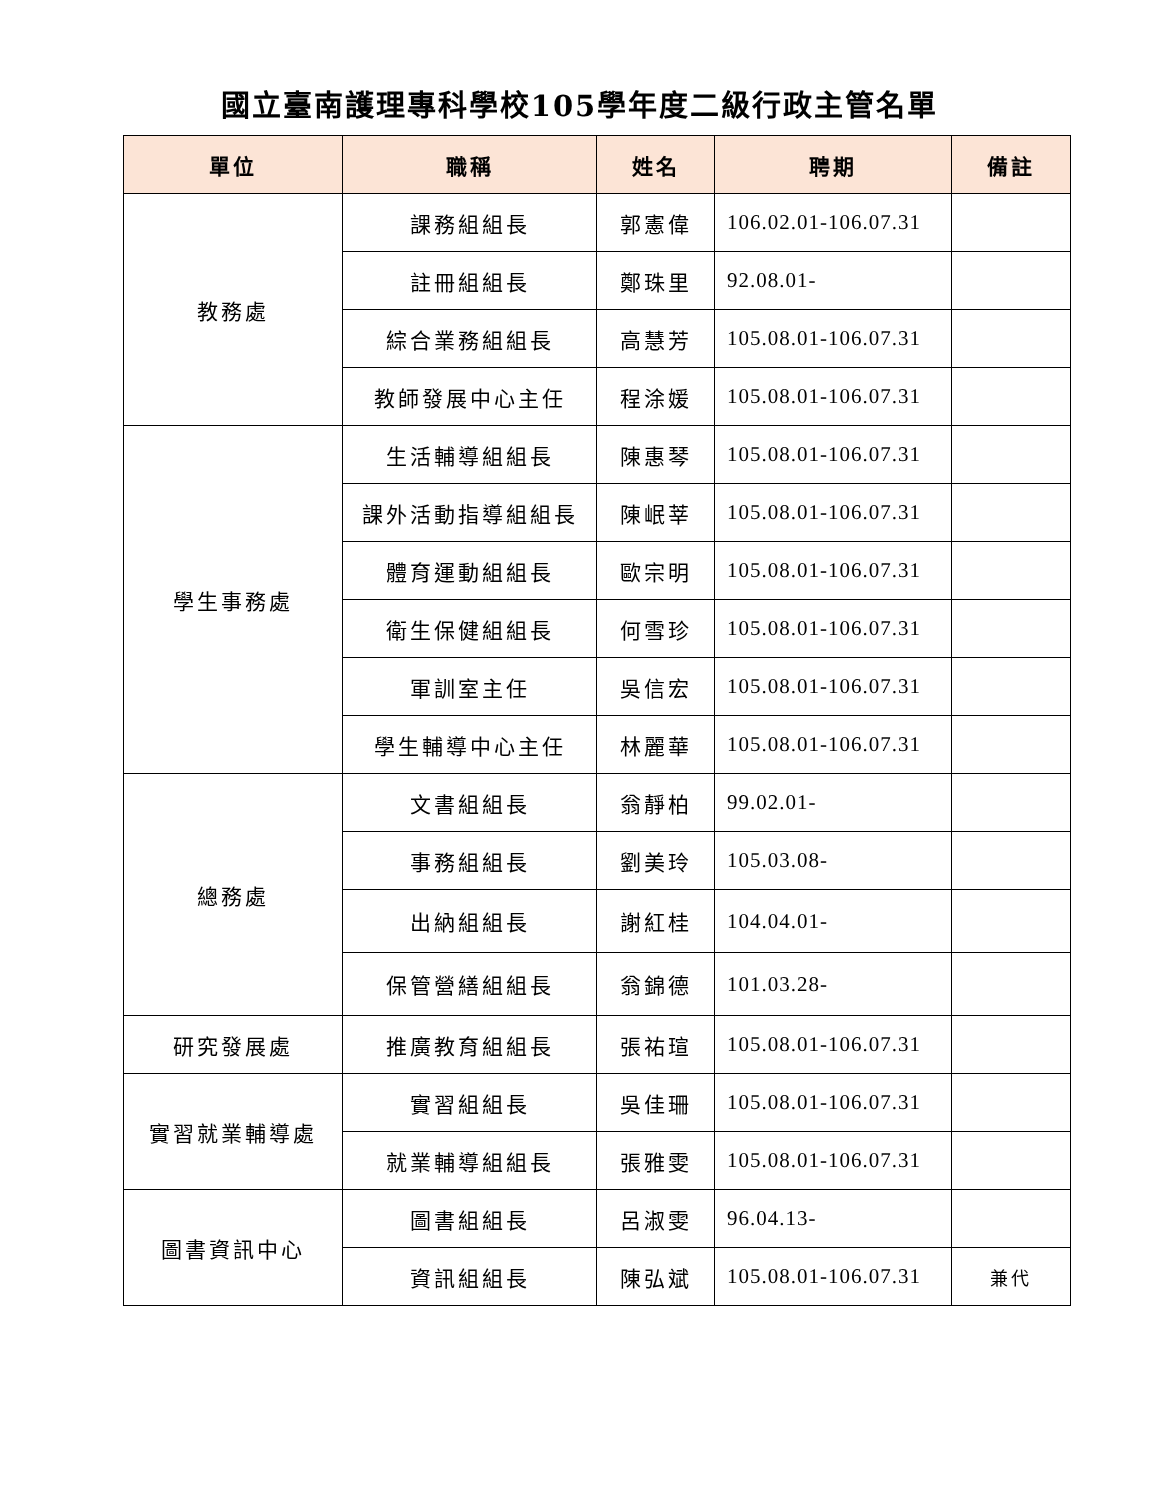國立臺南護理專科學校105學年度二級行政主管名單
| 單位 | 職稱 | 姓名 | 聘期 | 備註 |
| --- | --- | --- | --- | --- |
| 教務處 | 課務組組長 | 郭憲偉 | 106.02.01-106.07.31 | |
| | 註冊組組長 | 鄭珠里 | 92.08.01- | |
| | 綜合業務組組長 | 高慧芳 | 105.08.01-106.07.31 | |
| | 教師發展中心主任 | 程涂媛 | 105.08.01-106.07.31 | |
| 學生事務處 | 生活輔導組組長 | 陳惠琴 | 105.08.01-106.07.31 | |
| | 課外活動指導組組長 | 陳岷莘 | 105.08.01-106.07.31 | |
| | 體育運動組組長 | 歐宗明 | 105.08.01-106.07.31 | |
| | 衛生保健組組長 | 何雪珍 | 105.08.01-106.07.31 | |
| | 軍訓室主任 | 吳信宏 | 105.08.01-106.07.31 | |
| | 學生輔導中心主任 | 林麗華 | 105.08.01-106.07.31 | |
| 總務處 | 文書組組長 | 翁靜柏 | 99.02.01- | |
| | 事務組組長 | 劉美玲 | 105.03.08- | |
| | 出納組組長 | 謝紅桂 | 104.04.01- | |
| | 保管營繕組組長 | 翁錦德 | 101.03.28- | |
| 研究發展處 | 推廣教育組組長 | 張祐瑄 | 105.08.01-106.07.31 | |
| 實習就業輔導處 | 實習組組長 | 吳佳珊 | 105.08.01-106.07.31 | |
| | 就業輔導組組長 | 張雅雯 | 105.08.01-106.07.31 | |
| 圖書資訊中心 | 圖書組組長 | 呂淑雯 | 96.04.13- | |
| | 資訊組組長 | 陳弘斌 | 105.08.01-106.07.31 | 兼代 |